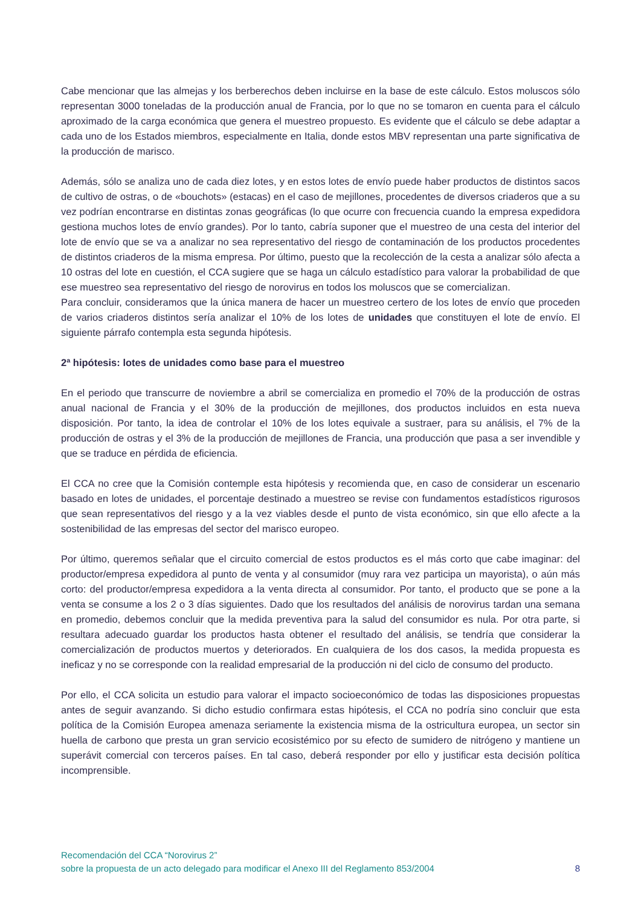Cabe mencionar que las almejas y los berberechos deben incluirse en la base de este cálculo. Estos moluscos sólo representan 3000 toneladas de la producción anual de Francia, por lo que no se tomaron en cuenta para el cálculo aproximado de la carga económica que genera el muestreo propuesto. Es evidente que el cálculo se debe adaptar a cada uno de los Estados miembros, especialmente en Italia, donde estos MBV representan una parte significativa de la producción de marisco.
Además, sólo se analiza uno de cada diez lotes, y en estos lotes de envío puede haber productos de distintos sacos de cultivo de ostras, o de «bouchots» (estacas) en el caso de mejillones, procedentes de diversos criaderos que a su vez podrían encontrarse en distintas zonas geográficas (lo que ocurre con frecuencia cuando la empresa expedidora gestiona muchos lotes de envío grandes). Por lo tanto, cabría suponer que el muestreo de una cesta del interior del lote de envío que se va a analizar no sea representativo del riesgo de contaminación de los productos procedentes de distintos criaderos de la misma empresa. Por último, puesto que la recolección de la cesta a analizar sólo afecta a 10 ostras del lote en cuestión, el CCA sugiere que se haga un cálculo estadístico para valorar la probabilidad de que ese muestreo sea representativo del riesgo de norovirus en todos los moluscos que se comercializan.
Para concluir, consideramos que la única manera de hacer un muestreo certero de los lotes de envío que proceden de varios criaderos distintos sería analizar el 10% de los lotes de unidades que constituyen el lote de envío. El siguiente párrafo contempla esta segunda hipótesis.
2ª hipótesis: lotes de unidades como base para el muestreo
En el periodo que transcurre de noviembre a abril se comercializa en promedio el 70% de la producción de ostras anual nacional de Francia y el 30% de la producción de mejillones, dos productos incluidos en esta nueva disposición. Por tanto, la idea de controlar el 10% de los lotes equivale a sustraer, para su análisis, el 7% de la producción de ostras y el 3% de la producción de mejillones de Francia, una producción que pasa a ser invendible y que se traduce en pérdida de eficiencia.
El CCA no cree que la Comisión contemple esta hipótesis y recomienda que, en caso de considerar un escenario basado en lotes de unidades, el porcentaje destinado a muestreo se revise con fundamentos estadísticos rigurosos que sean representativos del riesgo y a la vez viables desde el punto de vista económico, sin que ello afecte a la sostenibilidad de las empresas del sector del marisco europeo.
Por último, queremos señalar que el circuito comercial de estos productos es el más corto que cabe imaginar: del productor/empresa expedidora al punto de venta y al consumidor (muy rara vez participa un mayorista), o aún más corto: del productor/empresa expedidora a la venta directa al consumidor. Por tanto, el producto que se pone a la venta se consume a los 2 o 3 días siguientes. Dado que los resultados del análisis de norovirus tardan una semana en promedio, debemos concluir que la medida preventiva para la salud del consumidor es nula. Por otra parte, si resultara adecuado guardar los productos hasta obtener el resultado del análisis, se tendría que considerar la comercialización de productos muertos y deteriorados. En cualquiera de los dos casos, la medida propuesta es ineficaz y no se corresponde con la realidad empresarial de la producción ni del ciclo de consumo del producto.
Por ello, el CCA solicita un estudio para valorar el impacto socioeconómico de todas las disposiciones propuestas antes de seguir avanzando. Si dicho estudio confirmara estas hipótesis, el CCA no podría sino concluir que esta política de la Comisión Europea amenaza seriamente la existencia misma de la ostricultura europea, un sector sin huella de carbono que presta un gran servicio ecosistémico por su efecto de sumidero de nitrógeno y mantiene un superávit comercial con terceros países. En tal caso, deberá responder por ello y justificar esta decisión política incomprensible.
Recomendación del CCA “Norovirus 2”
sobre la propuesta de un acto delegado para modificar el Anexo III del Reglamento 853/2004 8